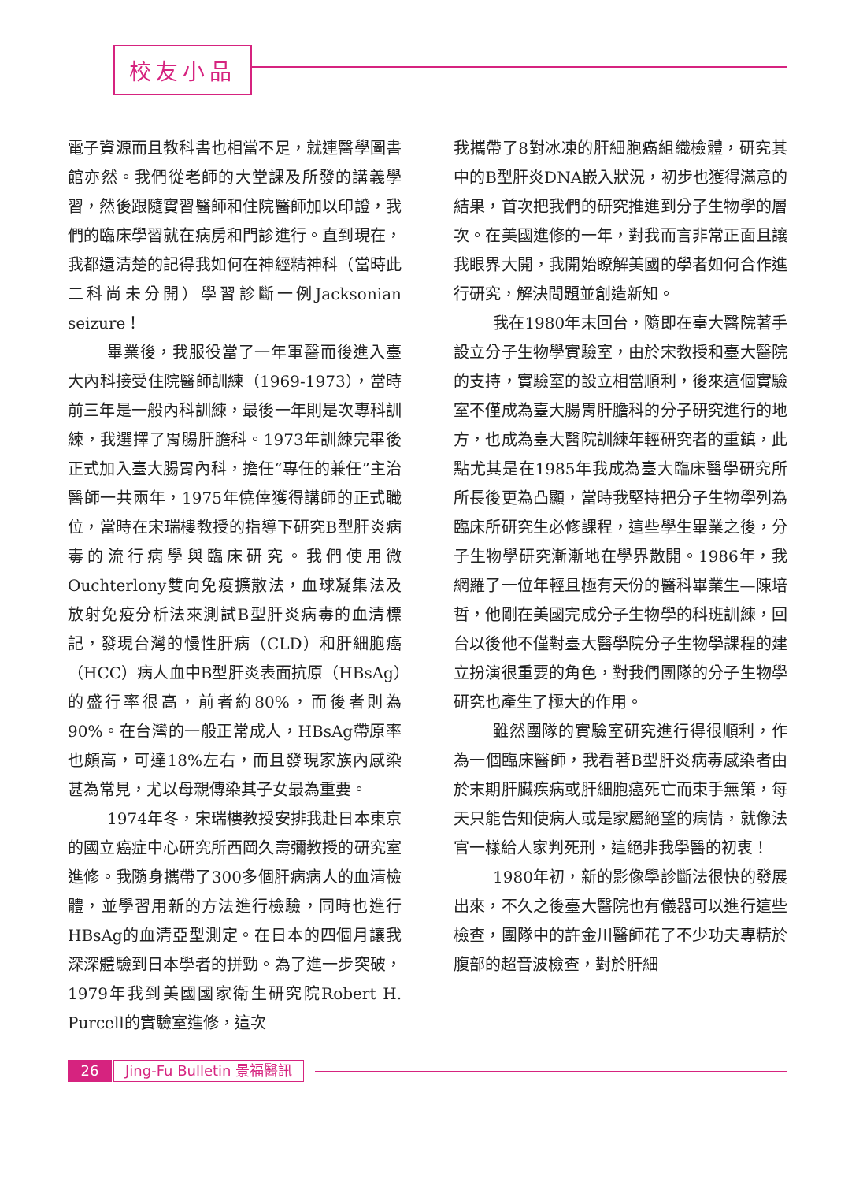校友小品
電子資源而且教科書也相當不足，就連醫學圖書館亦然。我們從老師的大堂課及所發的講義學習，然後跟隨實習醫師和住院醫師加以印證，我們的臨床學習就在病房和門診進行。直到現在，我都還清楚的記得我如何在神經精神科（當時此二科尚未分開）學習診斷一例Jacksonian seizure！
畢業後，我服役當了一年軍醫而後進入臺大內科接受住院醫師訓練（1969-1973），當時前三年是一般內科訓練，最後一年則是次專科訓練，我選擇了胃腸肝膽科。1973年訓練完畢後正式加入臺大腸胃內科，擔任“專任的兼任”主治醫師一共兩年，1975年僥倖獲得講師的正式職位，當時在宋瑞樓教授的指導下研究B型肝炎病毒的流行病學與臨床研究。我們使用微Ouchterlony雙向免疫擴散法，血球凝集法及放射免疫分析法來測試B型肝炎病毒的血清標記，發現台灣的慢性肝病（CLD）和肝細胞癌（HCC）病人血中B型肝炎表面抗原（HBsAg）的盛行率很高，前者約80%，而後者則為90%。在台灣的一般正常成人，HBsAg帶原率也頗高，可達18%左右，而且發現家族內感染甚為常見，尤以母親傳染其子女最為重要。
1974年冬，宋瑞樓教授安排我赴日本東京的國立癌症中心研究所西岡久壽彌教授的研究室進修。我隨身攜帶了300多個肝病病人的血清檢體，並學習用新的方法進行檢驗，同時也進行HBsAg的血清亞型測定。在日本的四個月讓我深深體驗到日本學者的拼勁。為了進一步突破，1979年我到美國國家衛生研究院Robert H. Purcell的實驗室進修，這次
我攜帶了8對冰凍的肝細胞癌組織檢體，研究其中的B型肝炎DNA嵌入狀況，初步也獲得滿意的結果，首次把我們的研究推進到分子生物學的層次。在美國進修的一年，對我而言非常正面且讓我眼界大開，我開始瞭解美國的學者如何合作進行研究，解決問題並創造新知。
我在1980年末回台，隨即在臺大醫院著手設立分子生物學實驗室，由於宋教授和臺大醫院的支持，實驗室的設立相當順利，後來這個實驗室不僅成為臺大腸胃肝膽科的分子研究進行的地方，也成為臺大醫院訓練年輕研究者的重鎮，此點尤其是在1985年我成為臺大臨床醫學研究所所長後更為凸顯，當時我堅持把分子生物學列為臨床所研究生必修課程，這些學生畢業之後，分子生物學研究漸漸地在學界散開。1986年，我網羅了一位年輕且極有天份的醫科畢業生—陳培哲，他剛在美國完成分子生物學的科班訓練，回台以後他不僅對臺大醫學院分子生物學課程的建立扮演很重要的角色，對我們團隊的分子生物學研究也產生了極大的作用。
雖然團隊的實驗室研究進行得很順利，作為一個臨床醫師，我看著B型肝炎病毒感染者由於末期肝臟疾病或肝細胞癌死亡而束手無策，每天只能告知使病人或是家屬絕望的病情，就像法官一樣給人家判死刑，這絕非我學醫的初衷！
1980年初，新的影像學診斷法很快的發展出來，不久之後臺大醫院也有儀器可以進行這些檢查，團隊中的許金川醫師花了不少功夫專精於腹部的超音波檢查，對於肝細
26 Jing-Fu Bulletin 景福醫訊